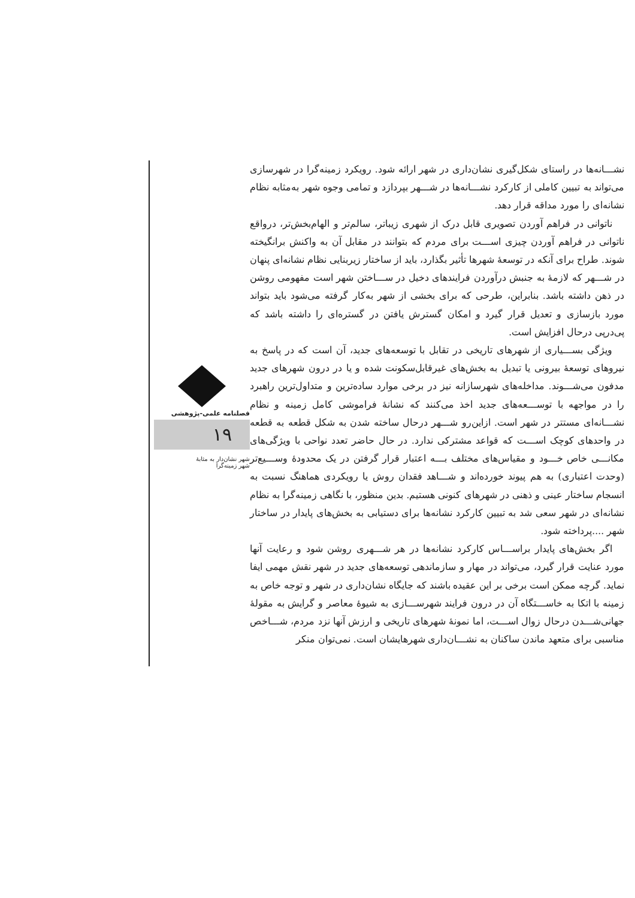نشـــانه‌ها در راستای شکل‌گیری نشان‌داری در شهر ارائه شود. رویکرد زمینه‌گرا در شهرسازی می‌تواند به تبیین کاملی از کارکرد نشـــانه‌ها در شـــهر بپردازد و تمامی وجوه شهر به‌مثابه نظام نشانه‌ای را مورد مداقه قرار دهد.
ناتوانی در فراهم آوردن تصویری قابل درک از شهری زیباتر، سالم‌تر و الهام‌بخش‌تر، درواقع ناتوانی در فراهم آوردن چیزی اســـت برای مردم که بتوانند در مقابل آن به واکنش برانگیخته شوند. طراح برای آنکه در توسعهٔ شهرها تأثیر بگذارد، باید از ساختار زیربنایی نظام نشانه‌ای پنهان در شـــهر که لازمهٔ به جنبش درآوردن فرایندهای دخیل در ســـاختن شهر است مفهومی روشن در ذهن داشته باشد. بنابراین، طرحی که برای بخشی از شهر به‌کار گرفته می‌شود باید بتواند مورد بازسازی و تعدیل قرار گیرد و امکان گسترش یافتن در گستره‌ای را داشته باشد که پی‌درپی درحال افزایش است.
ویژگی بســـیاری از شهرهای تاریخی در تقابل با توسعه‌های جدید، آن است که در پاسخ به نیروهای توسعهٔ بیرونی یا تبدیل به بخش‌های غیرقابل‌سکونت شده و یا در درون شهرهای جدید مدفون می‌شـــوند. مداخله‌های شهرسازانه نیز در برخی موارد ساده‌ترین و متداول‌ترین راهبرد را در مواجهه با توســـعه‌های جدید اخذ می‌کنند که نشانهٔ فراموشی کامل زمینه و نظام نشـــانه‌ای مستتر در شهر است. ازاین‌رو شـــهر درحال ساخته شدن به شکل قطعه به قطعه در واحدهای کوچک اســـت که قواعد مشترکی ندارد. در حال حاضر تعدد نواحی با ویژگی‌های مکانـــی خاص خـــود و مقیاس‌های مختلف بـــه اعتبار قرار گرفتن در یک محدودهٔ وســـیع‌تر (وحدت اعتباری) به هم پیوند خورده‌اند و شـــاهد فقدان روش یا رویکردی هماهنگ نسبت به انسجام ساختار عینی و ذهنی در شهرهای کنونی هستیم. بدین منظور، با نگاهی زمینه‌گرا به نظام نشانه‌ای در شهر سعی شد به تبیین کارکرد نشانه‌ها برای دستیابی به بخش‌های پایدار در ساختار شهر ....پرداخته شود.
اگر بخش‌های پایدار براســـاس کارکرد نشانه‌ها در هر شـــهری روشن شود و رعایت آنها مورد عنایت قرار گیرد، می‌تواند در مهار و سازماندهی توسعه‌های جدید در شهر نقش مهمی ایفا نماید. گرچه ممکن است برخی بر این عقیده باشند که جایگاه نشان‌داری در شهر و توجه خاص به زمینه با اتکا به خاســـتگاه آن در درون فرایند شهرســـازی به شیوهٔ معاصر و گرایش به مقولهٔ جهانی‌شـــدن درحال زوال اســـت، اما نمونهٔ شهرهای تاریخی و ارزش آنها نزد مردم، شـــاخص مناسبی برای متعهد ماندن ساکنان به نشـــان‌داری شهرهایشان است. نمی‌توان منکر
فصلنامه علمی-پژوهشی
۱۹
شهر نشان‌دار به مثابهٔ
شهر زمینه‌گرا